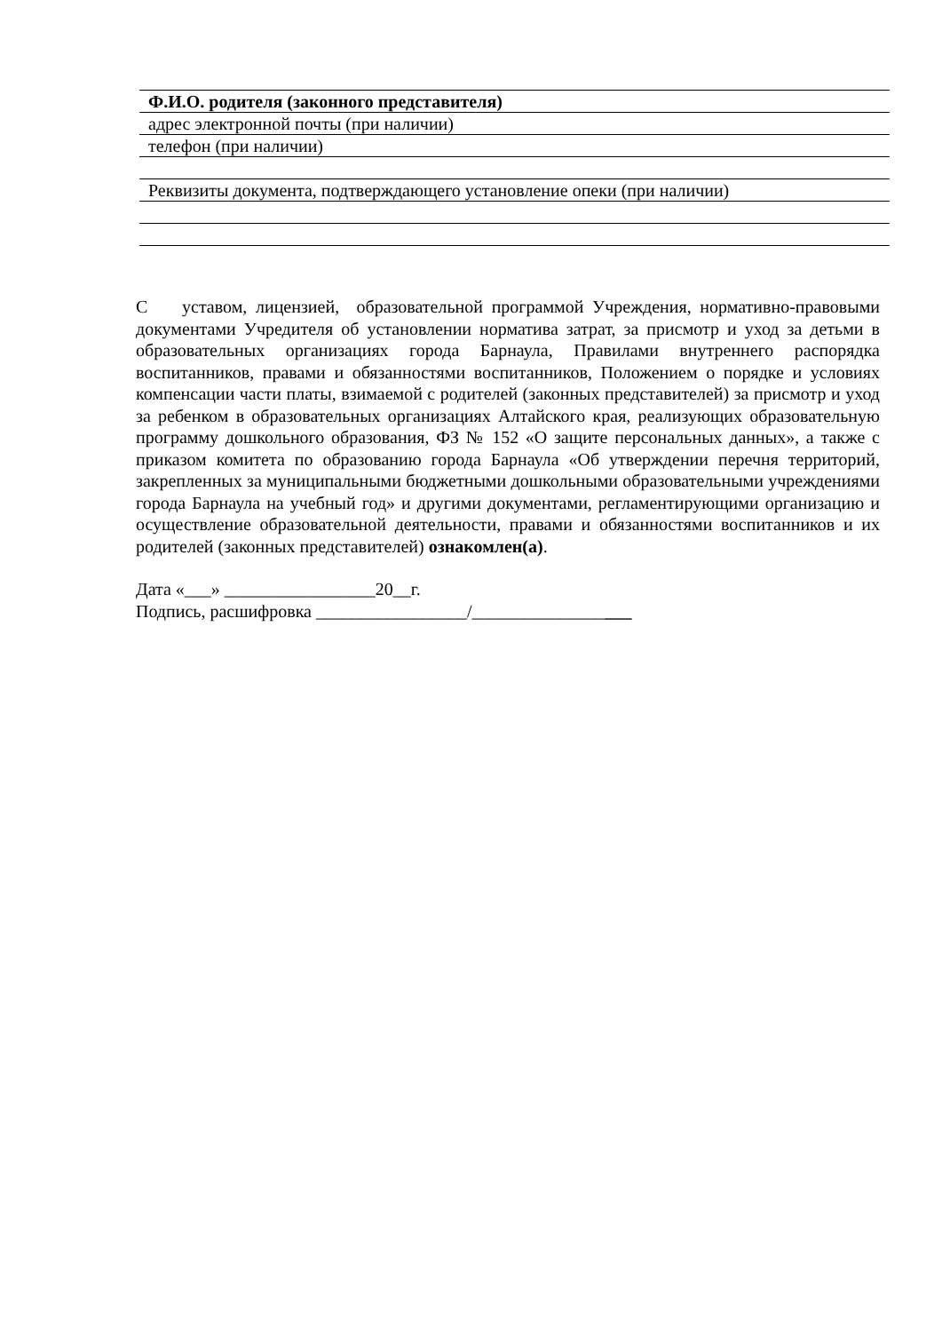Ф.И.О. родителя (законного представителя)
адрес электронной почты (при наличии)
телефон (при наличии)
Реквизиты документа, подтверждающего установление опеки (при наличии)
С уставом, лицензией, образовательной программой Учреждения, нормативно-правовыми документами Учредителя об установлении норматива затрат, за присмотр и уход за детьми в образовательных организациях города Барнаула, Правилами внутреннего распорядка воспитанников, правами и обязанностями воспитанников, Положением о порядке и условиях компенсации части платы, взимаемой с родителей (законных представителей) за присмотр и уход за ребенком в образовательных организациях Алтайского края, реализующих образовательную программу дошкольного образования, ФЗ № 152 «О защите персональных данных», а также с приказом комитета по образованию города Барнаула «Об утверждении перечня территорий, закрепленных за муниципальными бюджетными дошкольными образовательными учреждениями города Барнаула на учебный год» и другими документами, регламентирующими организацию и осуществление образовательной деятельности, правами и обязанностями воспитанников и их родителей (законных представителей) ознакомлен(а).
Дата «___» _________________20__г.
Подпись, расшифровка _________________/__________________